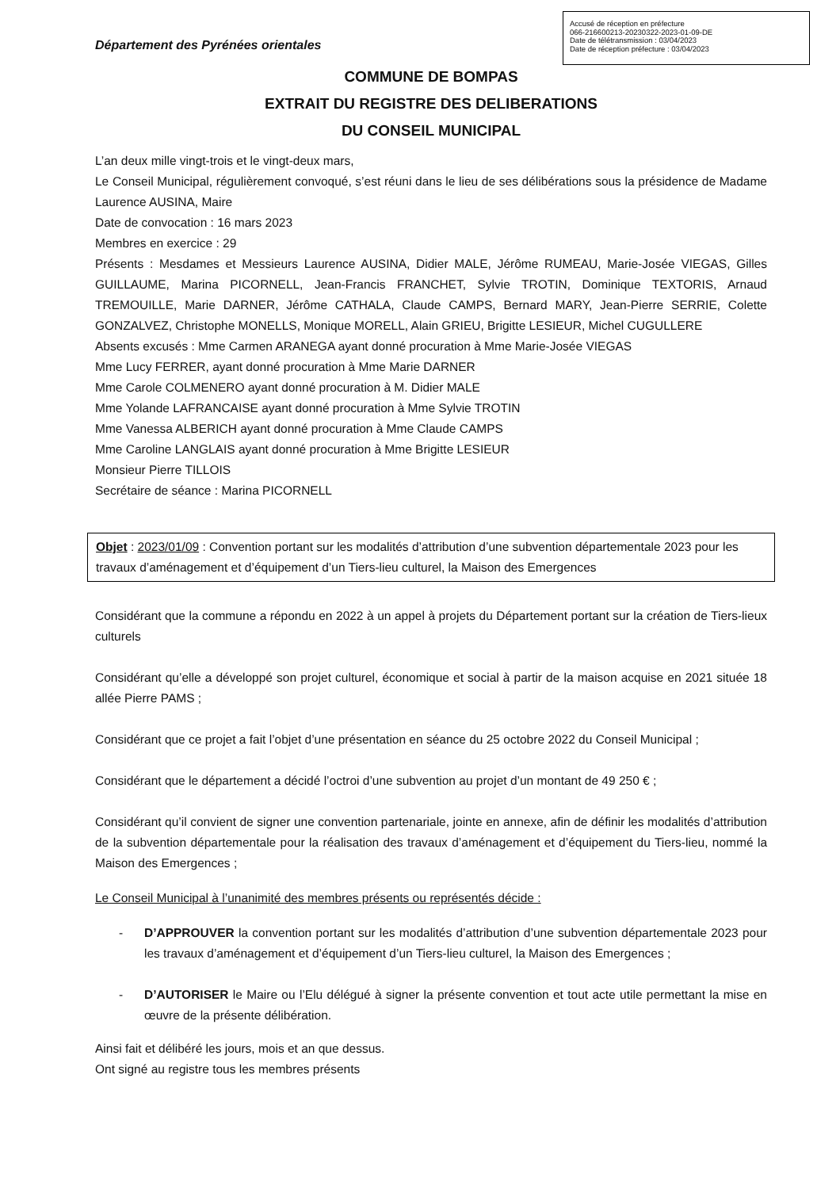Accusé de réception en préfecture
066-216600213-20230322-2023-01-09-DE
Date de télétransmission : 03/04/2023
Date de réception préfecture : 03/04/2023
Département des Pyrénées orientales
COMMUNE DE BOMPAS
EXTRAIT DU REGISTRE DES DELIBERATIONS
DU CONSEIL MUNICIPAL
L’an deux mille vingt-trois et le vingt-deux mars,
Le Conseil Municipal, régulièrement convoqué, s’est réuni dans le lieu de ses délibérations sous la présidence de Madame Laurence AUSINA, Maire
Date de convocation : 16 mars 2023
Membres en exercice : 29
Présents : Mesdames et Messieurs Laurence AUSINA, Didier MALE, Jérôme RUMEAU, Marie-Josée VIEGAS, Gilles GUILLAUME, Marina PICORNELL, Jean-Francis FRANCHET, Sylvie TROTIN, Dominique TEXTORIS, Arnaud TREMOUILLE, Marie DARNER, Jérôme CATHALA, Claude CAMPS, Bernard MARY, Jean-Pierre SERRIE, Colette GONZALVEZ, Christophe MONELLS, Monique MORELL, Alain GRIEU, Brigitte LESIEUR, Michel CUGULLERE
Absents excusés : Mme Carmen ARANEGA ayant donné procuration à Mme Marie-Josée VIEGAS
Mme Lucy FERRER, ayant donné procuration à Mme Marie DARNER
Mme Carole COLMENERO ayant donné procuration à M. Didier MALE
Mme Yolande LAFRANCAISE ayant donné procuration à Mme Sylvie TROTIN
Mme Vanessa ALBERICH ayant donné procuration à Mme Claude CAMPS
Mme Caroline LANGLAIS ayant donné procuration à Mme Brigitte LESIEUR
Monsieur Pierre TILLOIS
Secrétaire de séance : Marina PICORNELL
Objet : 2023/01/09 : Convention portant sur les modalités d’attribution d’une subvention départementale 2023 pour les travaux d’aménagement et d’équipement d’un Tiers-lieu culturel, la Maison des Emergences
Considérant que la commune a répondu en 2022 à un appel à projets du Département portant sur la création de Tiers-lieux culturels
Considérant qu’elle a développé son projet culturel, économique et social à partir de la maison acquise en 2021 située 18 allée Pierre PAMS ;
Considérant que ce projet a fait l’objet d’une présentation en séance du 25 octobre 2022 du Conseil Municipal ;
Considérant que le département a décidé l’octroi d’une subvention au projet d’un montant de 49 250 € ;
Considérant qu’il convient de signer une convention partenariale, jointe en annexe, afin de définir les modalités d’attribution de la subvention départementale pour la réalisation des travaux d’aménagement et d’équipement du Tiers-lieu, nommé la Maison des Emergences ;
Le Conseil Municipal à l’unanimité des membres présents ou représentés décide :
- D’APPROUVER la convention portant sur les modalités d’attribution d’une subvention départementale 2023 pour les travaux d’aménagement et d’équipement d’un Tiers-lieu culturel, la Maison des Emergences ;
- D’AUTORISER le Maire ou l’Elu délégué à signer la présente convention et tout acte utile permettant la mise en œuvre de la présente délibération.
Ainsi fait et délibéré les jours, mois et an que dessus.
Ont signé au registre tous les membres présents